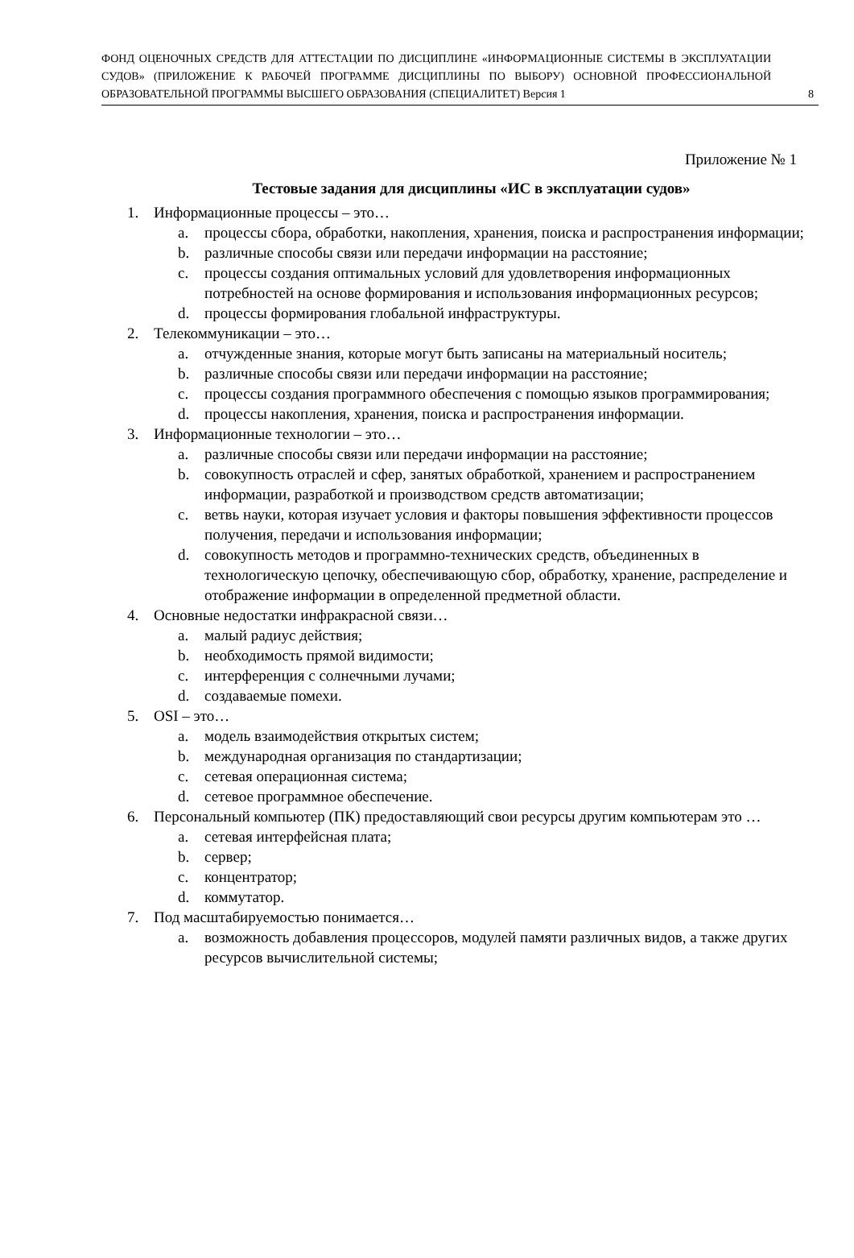ФОНД ОЦЕНОЧНЫХ СРЕДСТВ ДЛЯ АТТЕСТАЦИИ ПО ДИСЦИПЛИНЕ «ИНФОРМАЦИОННЫЕ СИСТЕМЫ В ЭКСПЛУАТАЦИИ СУДОВ» (ПРИЛОЖЕНИЕ К РАБОЧЕЙ ПРОГРАММЕ ДИСЦИПЛИНЫ ПО ВЫБОРУ) ОСНОВНОЙ ПРОФЕССИОНАЛЬНОЙ ОБРАЗОВАТЕЛЬНОЙ ПРОГРАММЫ ВЫСШЕГО ОБРАЗОВАНИЯ (СПЕЦИАЛИТЕТ) Версия 1
8
Приложение № 1
Тестовые задания для дисциплины «ИС в эксплуатации судов»
1. Информационные процессы – это…
a. процессы сбора, обработки, накопления, хранения, поиска и распространения информации;
b. различные способы связи или передачи информации на расстояние;
c. процессы создания оптимальных условий для удовлетворения информационных потребностей на основе формирования и использования информационных ресурсов;
d. процессы формирования глобальной инфраструктуры.
2. Телекоммуникации – это…
a. отчужденные знания, которые могут быть записаны на материальный носитель;
b. различные способы связи или передачи информации на расстояние;
c. процессы создания программного обеспечения с помощью языков программирования;
d. процессы накопления, хранения, поиска и распространения информации.
3. Информационные технологии – это…
a. различные способы связи или передачи информации на расстояние;
b. совокупность отраслей и сфер, занятых обработкой, хранением и распространением информации, разработкой и производством средств автоматизации;
c. ветвь науки, которая изучает условия и факторы повышения эффективности процессов получения, передачи и использования информации;
d. совокупность методов и программно-технических средств, объединенных в технологическую цепочку, обеспечивающую сбор, обработку, хранение, распределение и отображение информации в определенной предметной области.
4. Основные недостатки инфракрасной связи…
a. малый радиус действия;
b. необходимость прямой видимости;
c. интерференция с солнечными лучами;
d. создаваемые помехи.
5. OSI – это…
a. модель взаимодействия открытых систем;
b. международная организация по стандартизации;
c. сетевая операционная система;
d. сетевое программное обеспечение.
6. Персональный компьютер (ПК) предоставляющий свои ресурсы другим компьютерам это …
a. сетевая интерфейсная плата;
b. сервер;
c. концентратор;
d. коммутатор.
7. Под масштабируемостью понимается…
a. возможность добавления процессоров, модулей памяти различных видов, а также других ресурсов вычислительной системы;